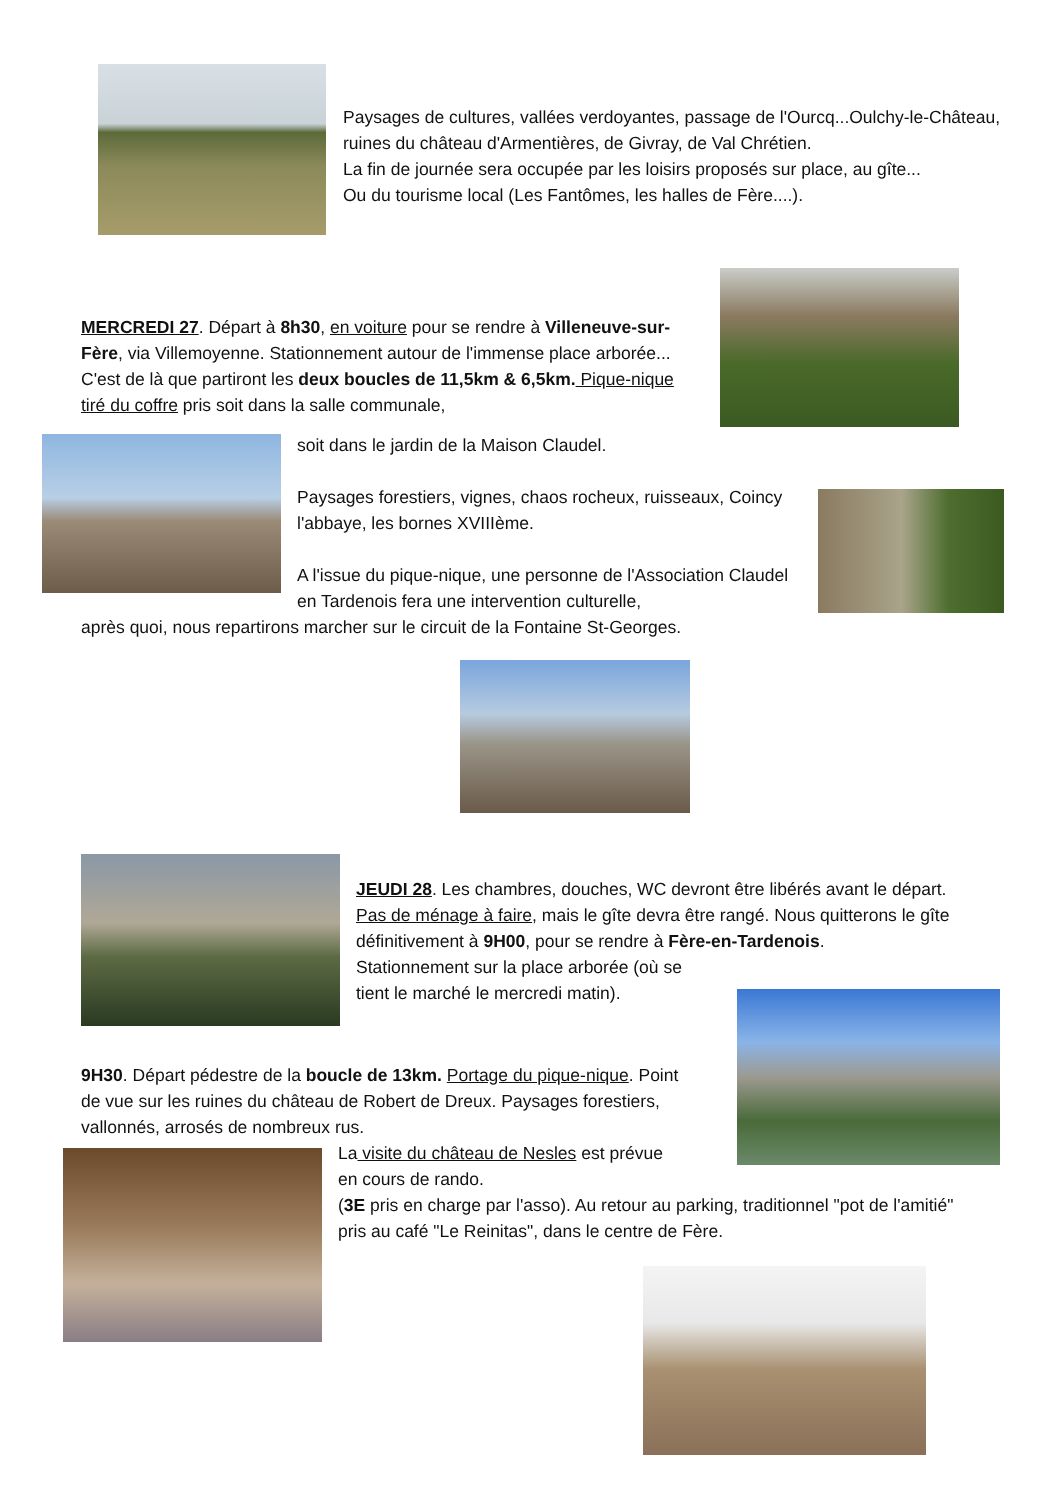Paysages de cultures, vallées verdoyantes, passage de l'Ourcq...Oulchy-le-Château, ruines du château d'Armentières, de Givray, de Val Chrétien.
La fin de journée sera occupée par les loisirs proposés sur place, au gîte...
Ou du tourisme local (Les Fantômes, les halles de Fère....).
MERCREDI 27. Départ à 8h30, en voiture pour se rendre à Villeneuve-sur-Fère, via Villemoyenne. Stationnement autour de l'immense place arborée... C'est de là que partiront les deux boucles de 11,5km & 6,5km. Pique-nique tiré du coffre pris soit dans la salle communale,
soit dans le jardin de la Maison Claudel.
Paysages forestiers, vignes, chaos rocheux, ruisseaux, Coincy l'abbaye, les bornes XVIIIème.
A l'issue du pique-nique, une personne de l'Association Claudel en Tardenois fera une intervention culturelle,
après quoi, nous repartirons marcher sur le circuit de la Fontaine St-Georges.
JEUDI 28. Les chambres, douches, WC devront être libérés avant le départ. Pas de ménage à faire, mais le gîte devra être rangé. Nous quitterons le gîte définitivement à 9H00, pour se rendre à Fère-en-Tardenois.
Stationnement sur la place arborée (où se tient le marché le mercredi matin).
9H30. Départ pédestre de la boucle de 13km. Portage du pique-nique. Point de vue sur les ruines du château de Robert de Dreux. Paysages forestiers, vallonnés, arrosés de nombreux rus.
La visite du château de Nesles est prévue
en cours de rando.
(3E pris en charge par l'asso). Au retour au parking, traditionnel "pot de l'amitié" pris au café "Le Reinitas", dans le centre de Fère.